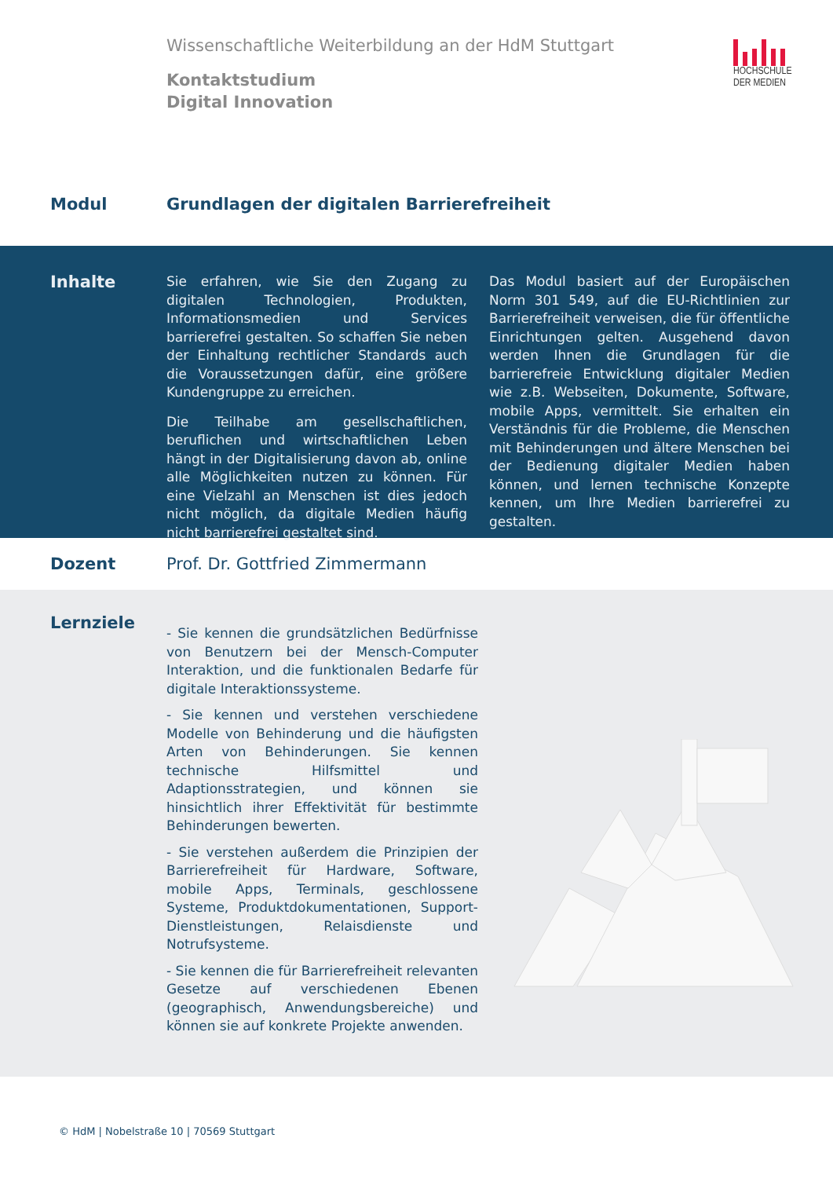Wissenschaftliche Weiterbildung an der HdM Stuttgart
Kontaktstudium
Digital Innovation
HOCHSCHULE
DER MEDIEN
Modul Grundlagen der digitalen Barrierefreiheit
Inhalte
Sie erfahren, wie Sie den Zugang zu digitalen Technologien, Produkten, Informationsmedien und Services barrierefrei gestalten. So schaffen Sie neben der Einhaltung rechtlicher Standards auch die Voraussetzungen dafür, eine größere Kundengruppe zu erreichen.
Die Teilhabe am gesellschaftlichen, beruflichen und wirtschaftlichen Leben hängt in der Digitalisierung davon ab, online alle Möglichkeiten nutzen zu können. Für eine Vielzahl an Menschen ist dies jedoch nicht möglich, da digitale Medien häufig nicht barrierefrei gestaltet sind.
Das Modul basiert auf der Europäischen Norm 301 549, auf die EU-Richtlinien zur Barrierefreiheit verweisen, die für öffentliche Einrichtungen gelten. Ausgehend davon werden Ihnen die Grundlagen für die barrierefreie Entwicklung digitaler Medien wie z.B. Webseiten, Dokumente, Software, mobile Apps, vermittelt. Sie erhalten ein Verständnis für die Probleme, die Menschen mit Behinderungen und ältere Menschen bei der Bedienung digitaler Medien haben können, und lernen technische Konzepte kennen, um Ihre Medien barrierefrei zu gestalten.
Dozent Prof. Dr. Gottfried Zimmermann
Lernziele
- Sie kennen die grundsätzlichen Bedürfnisse von Benutzern bei der Mensch-Computer Interaktion, und die funktionalen Bedarfe für digitale Interaktionssysteme.
- Sie kennen und verstehen verschiedene Modelle von Behinderung und die häufigsten Arten von Behinderungen. Sie kennen technische Hilfsmittel und Adaptionsstrategien, und können sie hinsichtlich ihrer Effektivität für bestimmte Behinderungen bewerten.
- Sie verstehen außerdem die Prinzipien der Barrierefreiheit für Hardware, Software, mobile Apps, Terminals, geschlossene Systeme, Produktdokumentationen, Support-Dienstleistungen, Relaisdienste und Notrufsysteme.
- Sie kennen die für Barrierefreiheit relevanten Gesetze auf verschiedenen Ebenen (geographisch, Anwendungsbereiche) und können sie auf konkrete Projekte anwenden.
© HdM | Nobelstraße 10 | 70569 Stuttgart